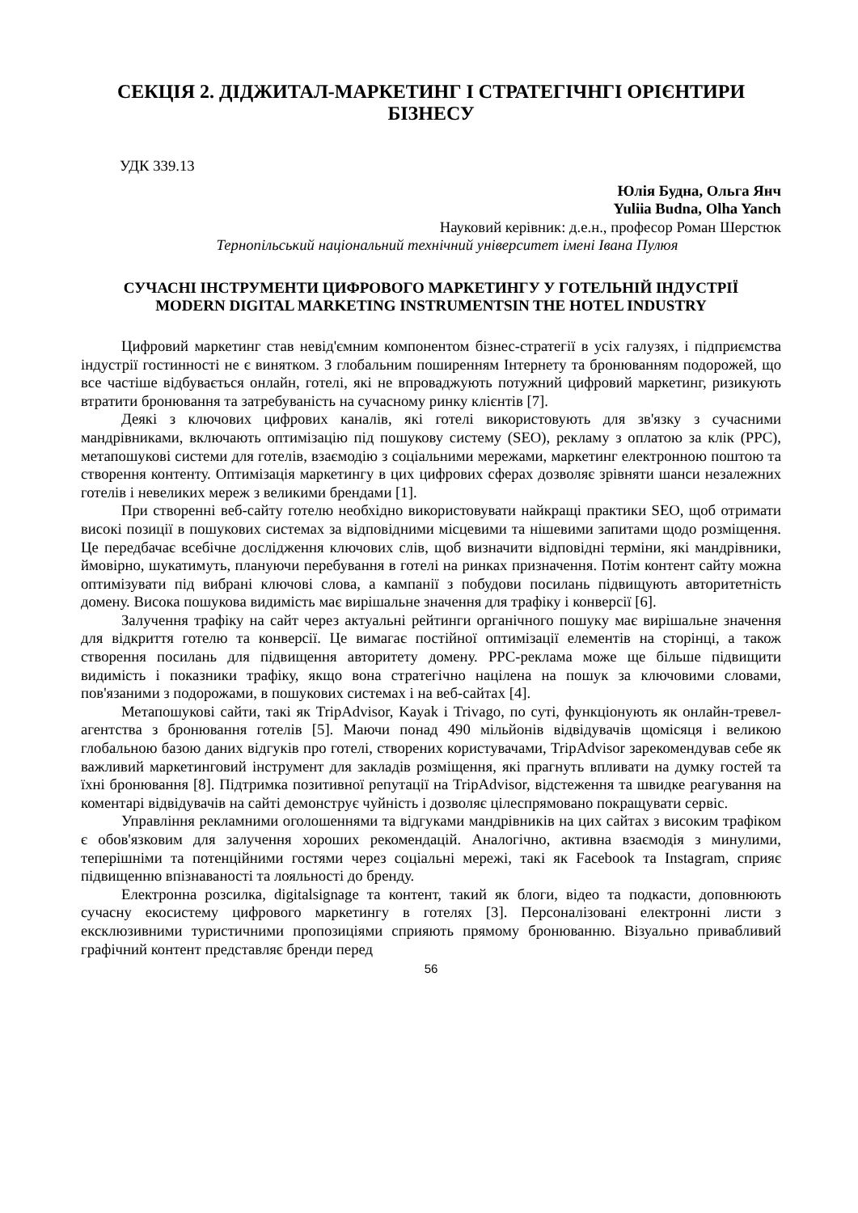СЕКЦІЯ 2. ДІДЖИТАЛ-МАРКЕТИНГ І СТРАТЕГІЧНГІ ОРІЄНТИРИ БІЗНЕСУ
УДК 339.13
Юлія Будна, Ольга Янч
Yuliia Budna, Olha Yanch
Науковий керівник: д.е.н., професор Роман Шерстюк
Тернопільський національний технічний університет імені Івана Пулюя
СУЧАСНІ ІНСТРУМЕНТИ ЦИФРОВОГО МАРКЕТИНГУ У ГОТЕЛЬНІЙ ІНДУСТРІЇ
MODERN DIGITAL MARKETING INSTRUMENTSIN THE HOTEL INDUSTRY
Цифровий маркетинг став невід'ємним компонентом бізнес-стратегії в усіх галузях, і підприємства індустрії гостинності не є винятком. З глобальним поширенням Інтернету та бронюванням подорожей, що все частіше відбувається онлайн, готелі, які не впроваджують потужний цифровий маркетинг, ризикують втратити бронювання та затребуваність на сучасному ринку клієнтів [7].
Деякі з ключових цифрових каналів, які готелі використовують для зв'язку з сучасними мандрівниками, включають оптимізацію під пошукову систему (SEO), рекламу з оплатою за клік (PPC), метапошукові системи для готелів, взаємодію з соціальними мережами, маркетинг електронною поштою та створення контенту. Оптимізація маркетингу в цих цифрових сферах дозволяє зрівняти шанси незалежних готелів і невеликих мереж з великими брендами [1].
При створенні веб-сайту готелю необхідно використовувати найкращі практики SEO, щоб отримати високі позиції в пошукових системах за відповідними місцевими та нішевими запитами щодо розміщення. Це передбачає всебічне дослідження ключових слів, щоб визначити відповідні терміни, які мандрівники, ймовірно, шукатимуть, плануючи перебування в готелі на ринках призначення. Потім контент сайту можна оптимізувати під вибрані ключові слова, а кампанії з побудови посилань підвищують авторитетність домену. Висока пошукова видимість має вирішальне значення для трафіку і конверсії [6].
Залучення трафіку на сайт через актуальні рейтинги органічного пошуку має вирішальне значення для відкриття готелю та конверсії. Це вимагає постійної оптимізації елементів на сторінці, а також створення посилань для підвищення авторитету домену. PPC-реклама може ще більше підвищити видимість і показники трафіку, якщо вона стратегічно націлена на пошук за ключовими словами, пов'язаними з подорожами, в пошукових системах і на веб-сайтах [4].
Метапошукові сайти, такі як TripAdvisor, Kayak і Trivago, по суті, функціонують як онлайн-тревел-агентства з бронювання готелів [5]. Маючи понад 490 мільйонів відвідувачів щомісяця і великою глобальною базою даних відгуків про готелі, створених користувачами, TripAdvisor зарекомендував себе як важливий маркетинговий інструмент для закладів розміщення, які прагнуть впливати на думку гостей та їхні бронювання [8]. Підтримка позитивної репутації на TripAdvisor, відстеження та швидке реагування на коментарі відвідувачів на сайті демонструє чуйність і дозволяє цілеспрямовано покращувати сервіс.
Управління рекламними оголошеннями та відгуками мандрівників на цих сайтах з високим трафіком є обов'язковим для залучення хороших рекомендацій. Аналогічно, активна взаємодія з минулими, теперішніми та потенційними гостями через соціальні мережі, такі як Facebook та Instagram, сприяє підвищенню впізнаваності та лояльності до бренду.
Електронна розсилка, digitalsignage та контент, такий як блоги, відео та подкасти, доповнюють сучасну екосистему цифрового маркетингу в готелях [3]. Персоналізовані електронні листи з ексклюзивними туристичними пропозиціями сприяють прямому бронюванню. Візуально привабливий графічний контент представляє бренди перед
56